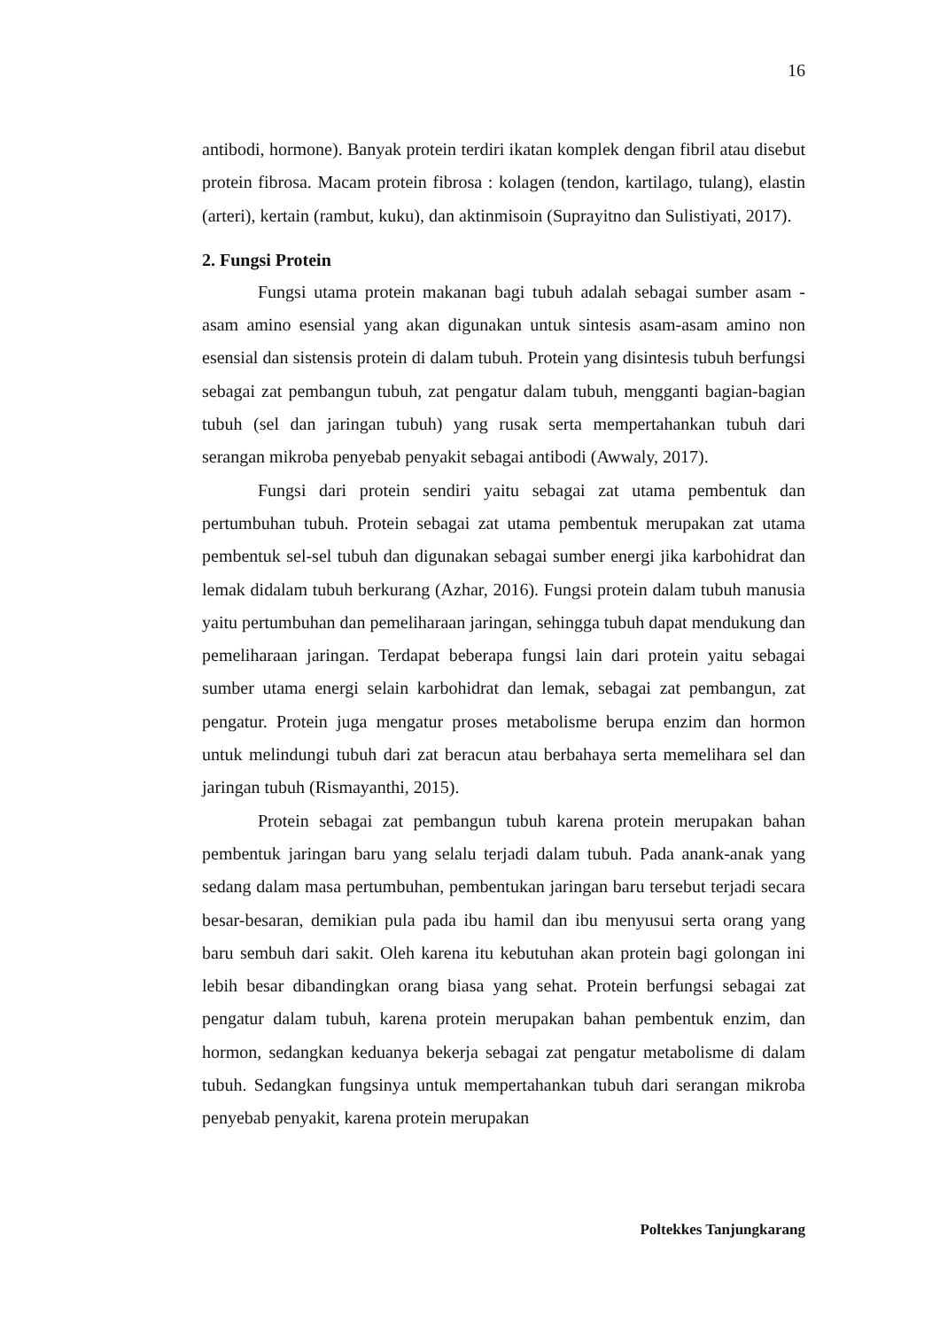16
antibodi, hormone). Banyak protein terdiri ikatan komplek dengan fibril atau disebut protein fibrosa. Macam protein fibrosa : kolagen (tendon, kartilago, tulang), elastin (arteri), kertain (rambut, kuku), dan aktinmisoin (Suprayitno dan Sulistiyati, 2017).
2. Fungsi Protein
Fungsi utama protein makanan bagi tubuh adalah sebagai sumber asam - asam amino esensial yang akan digunakan untuk sintesis asam-asam amino non esensial dan sistensis protein di dalam tubuh. Protein yang disintesis tubuh berfungsi sebagai zat pembangun tubuh, zat pengatur dalam tubuh, mengganti bagian-bagian tubuh (sel dan jaringan tubuh) yang rusak serta mempertahankan tubuh dari serangan mikroba penyebab penyakit sebagai antibodi (Awwaly, 2017).
Fungsi dari protein sendiri yaitu sebagai zat utama pembentuk dan pertumbuhan tubuh. Protein sebagai zat utama pembentuk merupakan zat utama pembentuk sel-sel tubuh dan digunakan sebagai sumber energi jika karbohidrat dan lemak didalam tubuh berkurang (Azhar, 2016). Fungsi protein dalam tubuh manusia yaitu pertumbuhan dan pemeliharaan jaringan, sehingga tubuh dapat mendukung dan pemeliharaan jaringan. Terdapat beberapa fungsi lain dari protein yaitu sebagai sumber utama energi selain karbohidrat dan lemak, sebagai zat pembangun, zat pengatur. Protein juga mengatur proses metabolisme berupa enzim dan hormon untuk melindungi tubuh dari zat beracun atau berbahaya serta memelihara sel dan jaringan tubuh (Rismayanthi, 2015).
Protein sebagai zat pembangun tubuh karena protein merupakan bahan pembentuk jaringan baru yang selalu terjadi dalam tubuh. Pada anank-anak yang sedang dalam masa pertumbuhan, pembentukan jaringan baru tersebut terjadi secara besar-besaran, demikian pula pada ibu hamil dan ibu menyusui serta orang yang baru sembuh dari sakit. Oleh karena itu kebutuhan akan protein bagi golongan ini lebih besar dibandingkan orang biasa yang sehat. Protein berfungsi sebagai zat pengatur dalam tubuh, karena protein merupakan bahan pembentuk enzim, dan hormon, sedangkan keduanya bekerja sebagai zat pengatur metabolisme di dalam tubuh. Sedangkan fungsinya untuk mempertahankan tubuh dari serangan mikroba penyebab penyakit, karena protein merupakan
Poltekkes Tanjungkarang